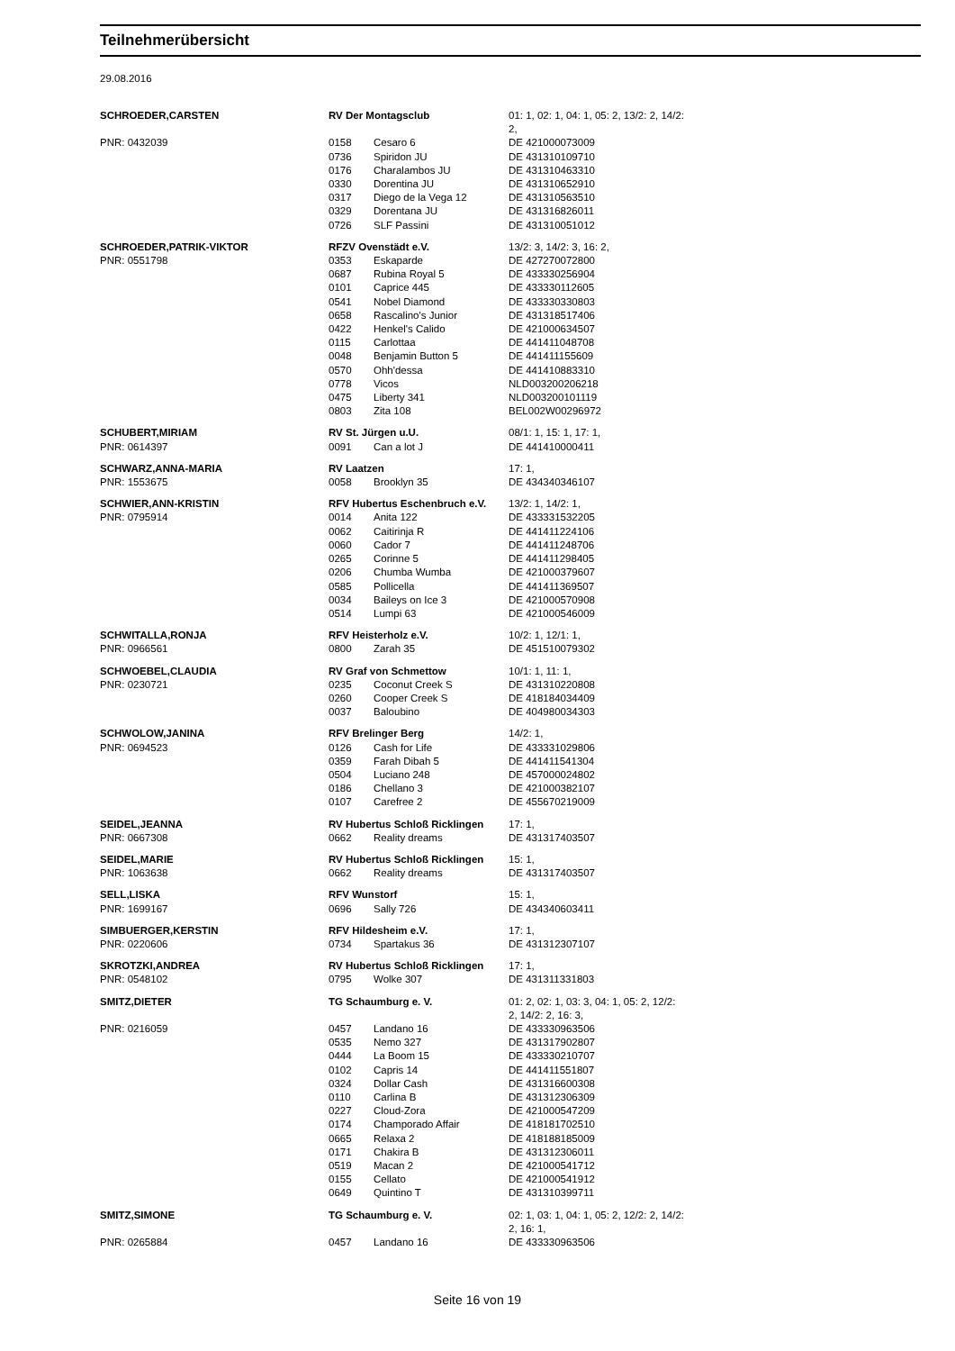Teilnehmerübersicht
29.08.2016
| SCHROEDER,CARSTEN | RV Der Montagsclub | | 01: 1, 02: 1, 04: 1, 05: 2, 13/2: 2, 14/2: 2, |
| PNR: 0432039 | 0158 | Cesaro 6 | DE 421000073009 |
| | 0736 | Spiridon JU | DE 431310109710 |
| | 0176 | Charalambos JU | DE 431310463310 |
| | 0330 | Dorentina JU | DE 431310652910 |
| | 0317 | Diego de la Vega 12 | DE 431310563510 |
| | 0329 | Dorentana JU | DE 431316826011 |
| | 0726 | SLF Passini | DE 431310051012 |
| SCHROEDER,PATRIK-VIKTOR | RFZV Ovenstädt e.V. | | 13/2: 3, 14/2: 3, 16: 2, |
| PNR: 0551798 | 0353 | Eskaparde | DE 427270072800 |
| | 0687 | Rubina Royal 5 | DE 433330256904 |
| | 0101 | Caprice 445 | DE 433330112605 |
| | 0541 | Nobel Diamond | DE 433330330803 |
| | 0658 | Rascalino's Junior | DE 431318517406 |
| | 0422 | Henkel's Calido | DE 421000634507 |
| | 0115 | Carlottaa | DE 441411048708 |
| | 0048 | Benjamin Button 5 | DE 441411155609 |
| | 0570 | Ohh'dessa | DE 441410883310 |
| | 0778 | Vicos | NLD003200206218 |
| | 0475 | Liberty 341 | NLD003200101119 |
| | 0803 | Zita 108 | BEL002W00296972 |
| SCHUBERT,MIRIAM | RV St. Jürgen u.U. | | 08/1: 1, 15: 1, 17: 1, |
| PNR: 0614397 | 0091 | Can a lot J | DE 441410000411 |
| SCHWARZ,ANNA-MARIA | RV Laatzen | | 17: 1, |
| PNR: 1553675 | 0058 | Brooklyn 35 | DE 434340346107 |
| SCHWIER,ANN-KRISTIN | RFV Hubertus Eschenbruch e.V. | | 13/2: 1, 14/2: 1, |
| PNR: 0795914 | 0014 | Anita 122 | DE 433331532205 |
| | 0062 | Caitirinja R | DE 441411224106 |
| | 0060 | Cador 7 | DE 441411248706 |
| | 0265 | Corinne 5 | DE 441411298405 |
| | 0206 | Chumba Wumba | DE 421000379607 |
| | 0585 | Pollicella | DE 441411369507 |
| | 0034 | Baileys on Ice 3 | DE 421000570908 |
| | 0514 | Lumpi 63 | DE 421000546009 |
| SCHWITALLA,RONJA | RFV Heisterholz e.V. | | 10/2: 1, 12/1: 1, |
| PNR: 0966561 | 0800 | Zarah 35 | DE 451510079302 |
| SCHWOEBEL,CLAUDIA | RV Graf von Schmettow | | 10/1: 1, 11: 1, |
| PNR: 0230721 | 0235 | Coconut Creek S | DE 431310220808 |
| | 0260 | Cooper Creek S | DE 418184034409 |
| | 0037 | Baloubino | DE 404980034303 |
| SCHWOLOW,JANINA | RFV Brelinger Berg | | 14/2: 1, |
| PNR: 0694523 | 0126 | Cash for Life | DE 433331029806 |
| | 0359 | Farah Dibah 5 | DE 441411541304 |
| | 0504 | Luciano 248 | DE 457000024802 |
| | 0186 | Chellano 3 | DE 421000382107 |
| | 0107 | Carefree 2 | DE 455670219009 |
| SEIDEL,JEANNA | RV Hubertus Schloß Ricklingen | | 17: 1, |
| PNR: 0667308 | 0662 | Reality dreams | DE 431317403507 |
| SEIDEL,MARIE | RV Hubertus Schloß Ricklingen | | 15: 1, |
| PNR: 1063638 | 0662 | Reality dreams | DE 431317403507 |
| SELL,LISKA | RFV Wunstorf | | 15: 1, |
| PNR: 1699167 | 0696 | Sally 726 | DE 434340603411 |
| SIMBUERGER,KERSTIN | RFV Hildesheim e.V. | | 17: 1, |
| PNR: 0220606 | 0734 | Spartakus 36 | DE 431312307107 |
| SKROTZKI,ANDREA | RV Hubertus Schloß Ricklingen | | 17: 1, |
| PNR: 0548102 | 0795 | Wolke 307 | DE 431311331803 |
| SMITZ,DIETER | TG Schaumburg e. V. | | 01: 2, 02: 1, 03: 3, 04: 1, 05: 2, 12/2: 2, 14/2: 2, 16: 3, |
| PNR: 0216059 | 0457 | Landano 16 | DE 433330963506 |
| | 0535 | Nemo 327 | DE 431317902807 |
| | 0444 | La Boom 15 | DE 433330210707 |
| | 0102 | Capris 14 | DE 441411551807 |
| | 0324 | Dollar Cash | DE 431316600308 |
| | 0110 | Carlina B | DE 431312306309 |
| | 0227 | Cloud-Zora | DE 421000547209 |
| | 0174 | Champorado Affair | DE 418181702510 |
| | 0665 | Relaxa 2 | DE 418188185009 |
| | 0171 | Chakira B | DE 431312306011 |
| | 0519 | Macan 2 | DE 421000541712 |
| | 0155 | Cellato | DE 421000541912 |
| | 0649 | Quintino T | DE 431310399711 |
| SMITZ,SIMONE | TG Schaumburg e. V. | | 02: 1, 03: 1, 04: 1, 05: 2, 12/2: 2, 14/2: 2, 16: 1, |
| PNR: 0265884 | 0457 | Landano 16 | DE 433330963506 |
Seite 16 von 19